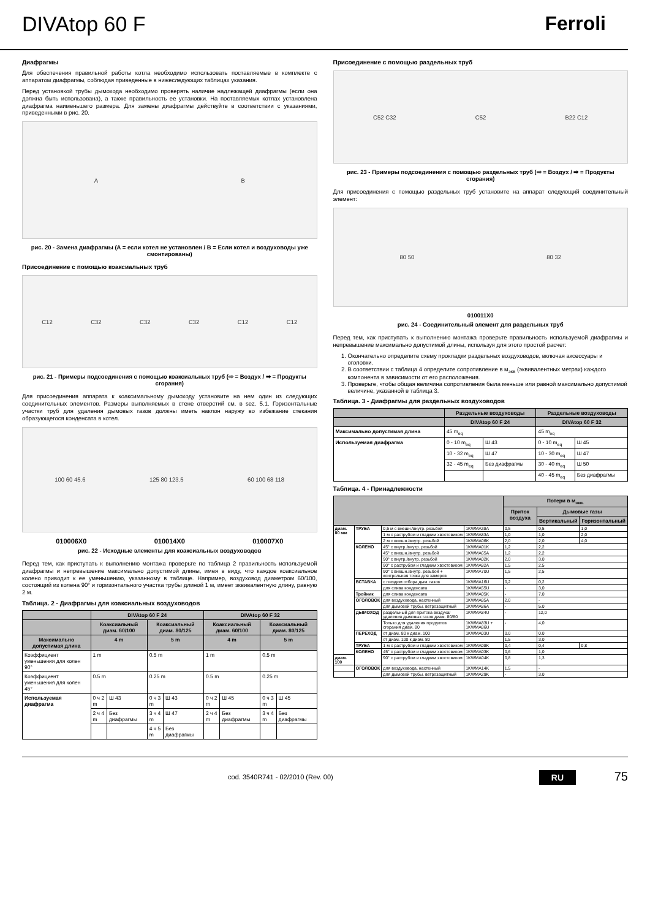DIVAtop 60 F Ferroli
Диафрагмы
Для обеспечения правильной работы котла необходимо использовать поставляемые в комплекте с аппаратом диафрагмы, соблюдая приведенные в нижеследующих таблицах указания.
Перед установкой трубы дымохода необходимо проверять наличие надлежащей диафрагмы (если она должна быть использована), а также правильность ее установки. На поставляемых котлах установлена диафрагма наименьшего размера. Для замены диафрагмы действуйте в соответствии с указаниями, приведенными в рис. 20.
A B
рис. 20 - Замена диафрагмы (A = если котел не установлен / B = Если котел и воздуховоды уже смонтированы)
Присоединение с помощью коаксиальных труб
C12 C32 C32 C32 C12 C12
рис. 21 - Примеры подсоединения с помощью коаксиальных труб (⇨ = Воздух / ➡ = Продукты сгорания)
Для присоединения аппарата к коаксимальному дымоходу установите на нем один из следующих соединительных элементов. Размеры выполняемых в стене отверстий см. в sez. 5.1. Горизонтальные участки труб для удаления дымовых газов должны иметь наклон наружу во избежание стекания образующегося конденсата в котел.
100 60 45.6 125 80 123.5 60 100 68 118
010006X0 010014X0 010007X0
рис. 22 - Исходные элементы для коаксиальных воздуховодов
Перед тем, как приступать к выполнению монтажа проверьте по таблица 2 правильность используемой диафрагмы и непревышение максимально допустимой длины, имея в виду, что каждое коаксиальное колено приводит к ее уменьшению, указанному в таблице. Например, воздуховод диаметром 60/100, состоящий из колена 90° и горизонтального участка трубы длиной 1 м, имеет эквивалентную длину, равную 2 м.
Таблица. 2 - Диафрагмы для коаксиальных воздуховодов
| | DIVAtop 60 F 24 | | | | DIVAtop 60 F 32 | | | |
| --- | --- | --- | --- | --- | --- | --- | --- | --- |
| | Коаксиальный диам. 60/100 | | Коаксиальный диам. 80/125 | | Коаксиальный диам. 60/100 | | Коаксиальный диам. 80/125 | |
| Максимально допустимая длина | 4 m | | 5 m | | 4 m | | 5 m | |
| Коэффициент уменьшения для колен 90° | 1 m | | 0.5 m | | 1 m | | 0.5 m | |
| Коэффициент уменьшения для колен 45° | 0.5 m | | 0.25 m | | 0.5 m | | 0.25 m | |
| Используемая диафрагма | 0 ч 2 m | Ш 43 | 0 ч 3 m | Ш 43 | 0 ч 2 m | Ш 45 | 0 ч 3 m | Ш 45 |
| | 2 ч 4 m | Без диафрагмы | 3 ч 4 m | Ш 47 | 2 ч 4 m | Без диафрагмы | 3 ч 4 m | Без диафрагмы |
| | | | 4 ч 5 m | Без диафрагмы | | | | |
Присоединение с помощью раздельных труб
C52 C32 C52 B22 C12
рис. 23 - Примеры подсоединения с помощью раздельных труб (⇨ = Воздух / ➡ = Продукты сгорания)
Для присоединения с помощью раздельных труб установите на аппарат следующий соединительный элемент:
80 50 80 32
010011X0
рис. 24 - Соединительный элемент для раздельных труб
Перед тем, как приступать к выполнению монтажа проверьте правильность используемой диафрагмы и непревышение максимально допустимой длины, используя для этого простой расчет:
1. Окончательно определите схему прокладки раздельных воздуховодов, включая аксессуары и оголовки.
2. В соответствии с таблица 4 определите сопротивление в м<sub>экв</sub> (эквивалентных метрах) каждого компонента в зависимости от его расположения.
3. Проверьте, чтобы общая величина сопротивления была меньше или равной максимально допустимой величине, указанной в таблица 3.
Таблица. 3 - Диафрагмы для раздельных воздуховодов
| | Раздельные воздуховоды | | Раздельные воздуховоды | |
| --- | --- | --- | --- | --- |
| | DIVAtop 60 F 24 | | DIVAtop 60 F 32 | |
| Максимально допустимая длина | 45 m<sub>eq</sub> | | 45 m<sub>eq</sub> | |
| Используемая диафрагма | 0 - 10 m<sub>eq</sub> | Ш 43 | 0 - 10 m<sub>eq</sub> | Ш 45 |
| | 10 - 32 m<sub>eq</sub> | Ш 47 | 10 - 30 m<sub>eq</sub> | Ш 47 |
| | 32 - 45 m<sub>eq</sub> | Без диафрагмы | 30 - 40 m<sub>eq</sub> | Ш 50 |
| | | | 40 - 45 m<sub>eq</sub> | Без диафрагмы |
Таблица. 4 - Принадлежности
| | | | | Потери в м<sub>экв.</sub> | | |
| --- | --- | --- | --- | --- | --- | --- |
| | | | | Приток воздуха | Дымовые газы | |
| | | | | | Вертикальный | Горизонтальный |
| диам. 80 мм | ТРУБА | 0,5 м с внешн./внутр. резьбой | 1KWMA38A | 0,5 | 0,5 | 1,0 |
| | | 1 м с раструбом и гладким хвостовиком | 1KWMA83A | 1,0 | 1,0 | 2,0 |
| | | 2 м с внешн./внутр. резьбой | 1KWMA06K | 2,0 | 2,0 | 4,0 |
| | КОЛЕНО | 45° с внутр./внутр. резьбой | 1KWMA01K | 1,2 | 2,2 | |
| | | 45° с внешн./внутр. резьбой | 1KWMA65A | 1,2 | 2,2 | |
| | | 90° с внутр./внутр. резьбой | 1KWMA02K | 2,0 | 3,0 | |
| | | 90° с раструбом и гладким хвостовиком | 1KWMA82A | 1,5 | 2,5 | |
| | | 90° с внешн./внутр. резьбой + контрольная точка для замеров | 1KWMA70U | 1,5 | 2,5 | |
| | ВСТАВКА | с гнездом отбора дым. газов | 1KWMA16U | 0,2 | 0,2 | |
| | | для слива конденсата | 1KWMA55U | - | 3,0 | |
| | Тройник | для слива конденсата | 1KWMA05K | - | 7,0 | |
| | ОГОЛОВОК | для воздуховода, настенный | 1KWMA85A | 2,0 | - | |
| | | для дымовой трубы, ветрозащитный | 1KWMA86A | - | 5,0 | |
| | ДЫМОХОД | раздельный для притока воздуха/ удаления дымовых газов диам. 80/80 | 1KWMA84U | - | 12,0 | |
| | | Только для удаления продуктов сгорания диам. 80 | 1KWMA83U + 1KWMA86U | - | 4,0 | |
| | ПЕРЕХОД | от диам. 80 к диам. 100 | 1KWMA03U | 0,0 | 0,0 | |
| | | от диам. 100 к диам. 80 | | 1,5 | 3,0 | |
| | ТРУБА | 1 м с раструбом и гладким хвостовиком | 1KWMA08K | 0,4 | 0,4 | 0,8 |
| | КОЛЕНО | 45° с раструбом и гладким хвостовиком | 1KWMA03K | 0,6 | 1,0 | |
| диам. 100 | | 90° с раструбом и гладким хвостовиком | 1KWMA04K | 0,8 | 1,3 | |
| | ОГОЛОВОК | для воздуховода, настенный | 1KWMA14K | 1,5 | - | |
| | | для дымовой трубы, ветрозащитный | 1KWMA29K | - | 3,0 | |
cod. 3540R741 - 02/2010 (Rev. 00) RU 75